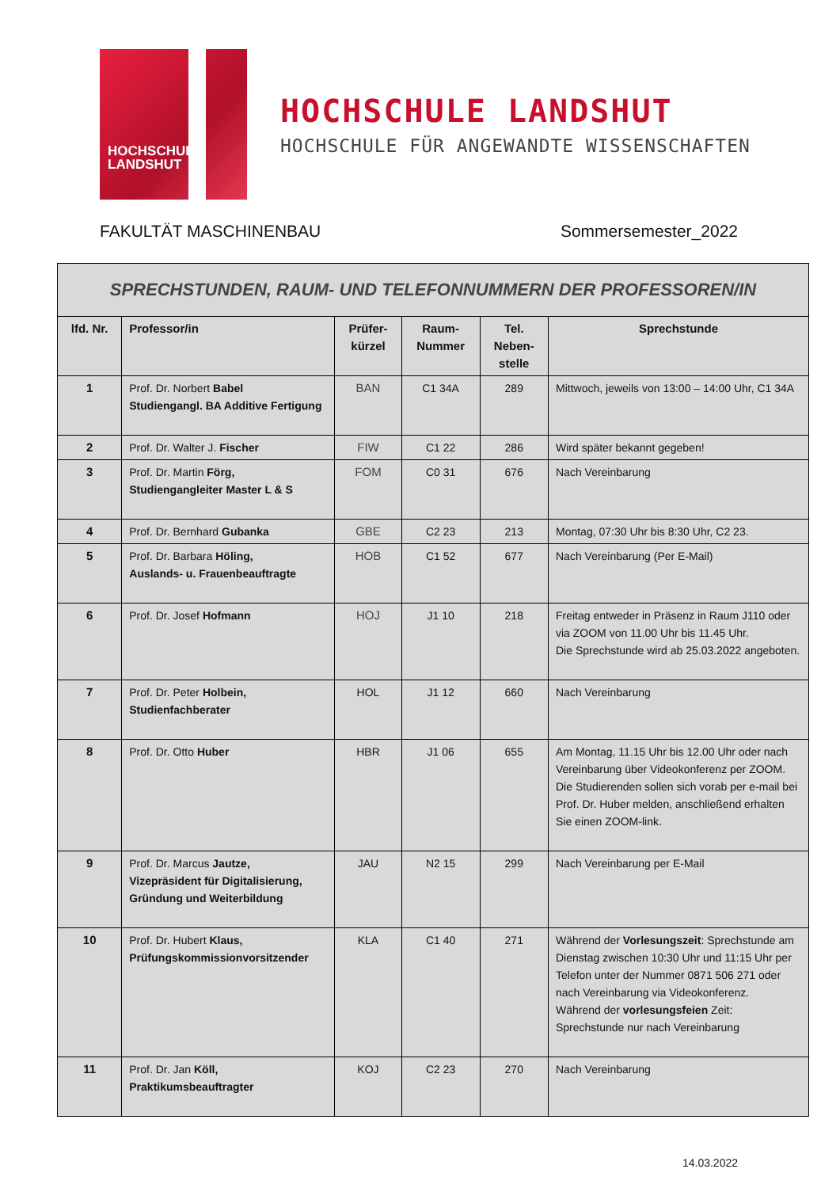HOCHSCHULE
LANDSHUT
HOCHSCHULE LANDSHUT
HOCHSCHULE FÜR ANGEWANDTE WISSENSCHAFTEN
FAKULTÄT MASCHINENBAU Sommersemester_2022
| SPRECHSTUNDEN, RAUM- UND TELEFONNUMMERN DER PROFESSOREN/IN | | | | | |
| lfd. Nr. | Professor/in | Prüfer- kürzel | Raum- Nummer | Tel. Neben- stelle | Sprechstunde |
| 1 | Prof. Dr. Norbert Babel Studiengangl. BA Additive Fertigung | BAN | C1 34A | 289 | Mittwoch, jeweils von 13:00 – 14:00 Uhr, C1 34A |
| 2 | Prof. Dr. Walter J. Fischer | FIW | C1 22 | 286 | Wird später bekannt gegeben! |
| 3 | Prof. Dr. Martin Förg, Studiengangleiter Master L & S | FOM | C0 31 | 676 | Nach Vereinbarung |
| 4 | Prof. Dr. Bernhard Gubanka | GBE | C2 23 | 213 | Montag, 07:30 Uhr bis 8:30 Uhr, C2 23. |
| 5 | Prof. Dr. Barbara Höling, Auslands- u. Frauenbeauftragte | HOB | C1 52 | 677 | Nach Vereinbarung (Per E-Mail) |
| 6 | Prof. Dr. Josef Hofmann | HOJ | J1 10 | 218 | Freitag entweder in Präsenz in Raum J110 oder via ZOOM von 11.00 Uhr bis 11.45 Uhr. Die Sprechstunde wird ab 25.03.2022 angeboten. |
| 7 | Prof. Dr. Peter Holbein, Studienfachberater | HOL | J1 12 | 660 | Nach Vereinbarung |
| 8 | Prof. Dr. Otto Huber | HBR | J1 06 | 655 | Am Montag, 11.15 Uhr bis 12.00 Uhr oder nach Vereinbarung über Videokonferenz per ZOOM. Die Studierenden sollen sich vorab per e-mail bei Prof. Dr. Huber melden, anschließend erhalten Sie einen ZOOM-link. |
| 9 | Prof. Dr. Marcus Jautze, Vizepräsident für Digitalisierung, Gründung und Weiterbildung | JAU | N2 15 | 299 | Nach Vereinbarung per E-Mail |
| 10 | Prof. Dr. Hubert Klaus, Prüfungskommissionvorsitzender | KLA | C1 40 | 271 | Während der Vorlesungszeit : Sprechstunde am Dienstag zwischen 10:30 Uhr und 11:15 Uhr per Telefon unter der Nummer 0871 506 271 oder nach Vereinbarung via Videokonferenz. Während der vorlesungsfeien Zeit: Sprechstunde nur nach Vereinbarung |
| 11 | Prof. Dr. Jan Köll, Praktikumsbeauftragter | KOJ | C2 23 | 270 | Nach Vereinbarung |
14.03.2022